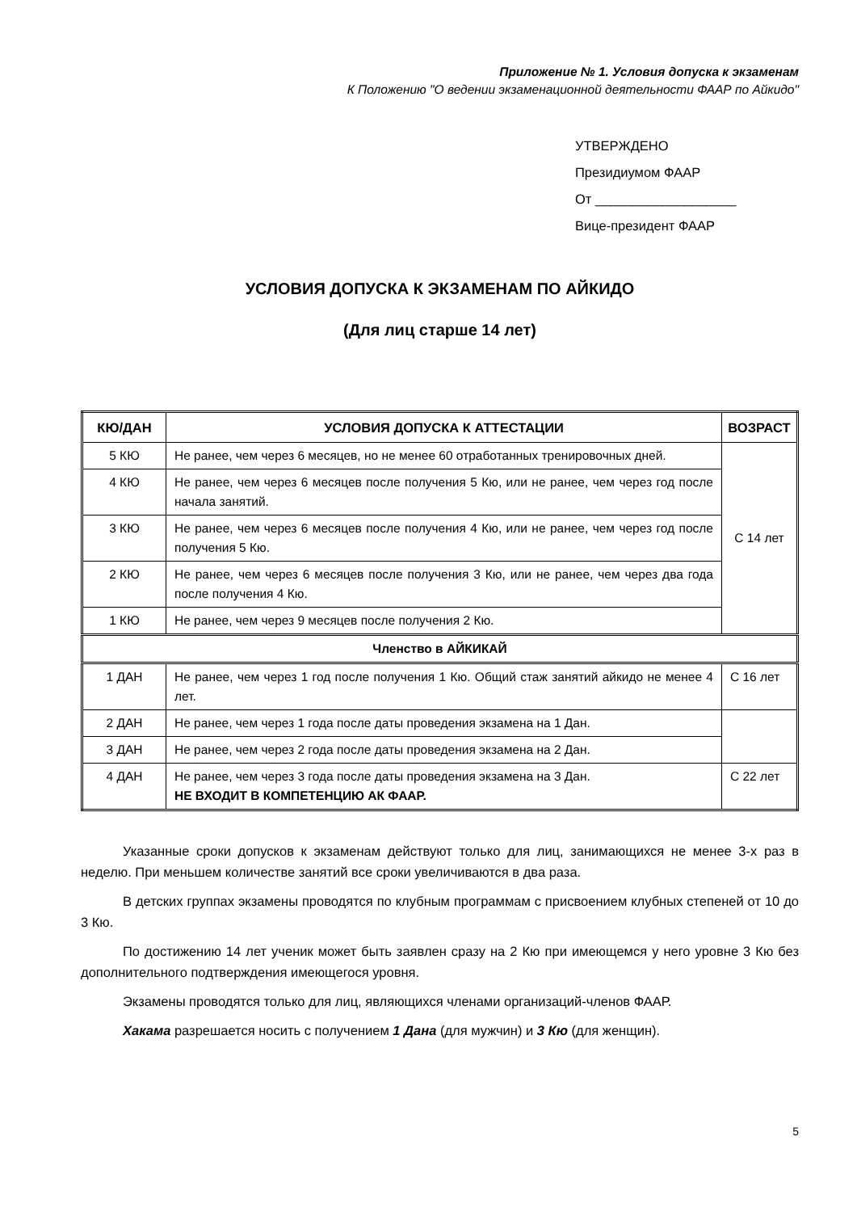Приложение № 1. Условия допуска к экзаменам
К Положению "О ведении экзаменационной деятельности ФААР по Айкидо"
УТВЕРЖДЕНО
Президиумом ФААР
От ___________________
Вице-президент ФААР
УСЛОВИЯ ДОПУСКА К ЭКЗАМЕНАМ ПО АЙКИДО
(Для лиц старше 14 лет)
| КЮ/ДАН | УСЛОВИЯ ДОПУСКА К АТТЕСТАЦИИ | ВОЗРАСТ |
| --- | --- | --- |
| 5 КЮ | Не ранее, чем через 6 месяцев, но не менее 60 отработанных тренировочных дней. | С 14 лет |
| 4 КЮ | Не ранее, чем через 6 месяцев после получения 5 Кю, или не ранее, чем через год после начала занятий. | |
| 3 КЮ | Не ранее, чем через 6 месяцев после получения 4 Кю, или не ранее, чем через год после получения 5 Кю. | |
| 2 КЮ | Не ранее, чем через 6 месяцев после получения 3 Кю, или не ранее, чем через два года после получения 4 Кю. | |
| 1 КЮ | Не ранее, чем через 9 месяцев после получения 2 Кю. | |
| Членство в АЙКИКАЙ | | |
| 1 ДАН | Не ранее, чем через 1 год после получения 1 Кю. Общий стаж занятий айкидо не менее 4 лет. | С 16 лет |
| 2 ДАН | Не ранее, чем через 1 года после даты проведения экзамена на 1 Дан. | |
| 3 ДАН | Не ранее, чем через 2 года после даты проведения экзамена на 2 Дан. | |
| 4 ДАН | Не ранее, чем через 3 года после даты проведения экзамена на 3 Дан. НЕ ВХОДИТ В КОМПЕТЕНЦИЮ АК ФААР. | С 22 лет |
Указанные сроки допусков к экзаменам действуют только для лиц, занимающихся не менее 3-х раз в неделю. При меньшем количестве занятий все сроки увеличиваются в два раза.
В детских группах экзамены проводятся по клубным программам с присвоением клубных степеней от 10 до 3 Кю.
По достижению 14 лет ученик может быть заявлен сразу на 2 Кю при имеющемся у него уровне 3 Кю без дополнительного подтверждения имеющегося уровня.
Экзамены проводятся только для лиц, являющихся членами организаций-членов ФААР.
Хакама разрешается носить с получением 1 Дана (для мужчин) и 3 Кю (для женщин).
5